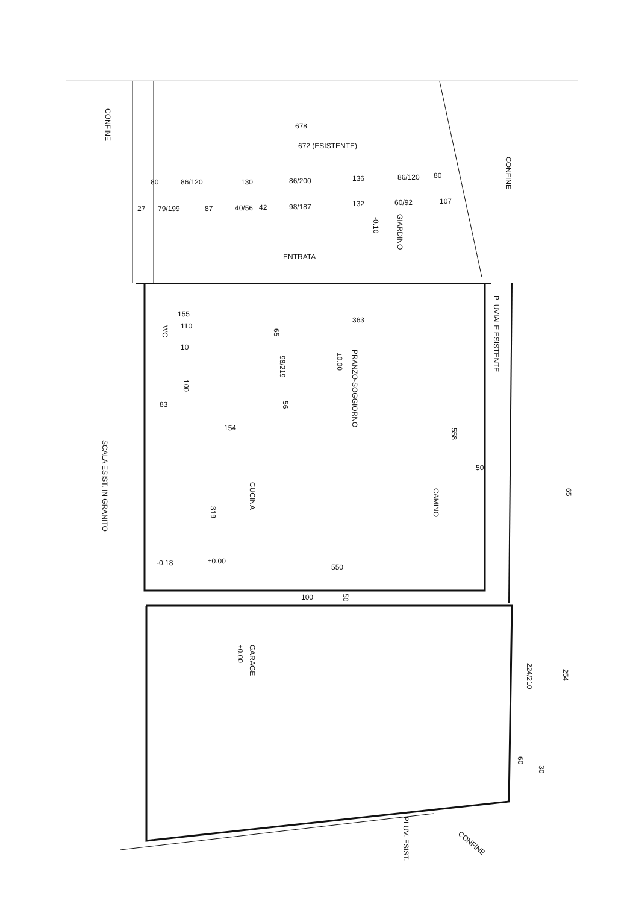CONFINE
678
672 (ESISTENTE)
80
86/120
130
86/200
136
86/120
80
CONFINE
27
79/199
87
40/56
42
98/187
132
60/92
107
GIARDINO
-0.10
ENTRATA
PLUVIALE ESISTENTE
155
110
10
WC
65
363
PRANZO-SOGGIORNO
±0.00
98/219
100
83
56
154
558
SCALA ESIST. IN GRANITO
50
CUCINA
CAMINO
65
319
-0.18
±0.00
550
100
50
GARAGE
±0.00
224/210
254
60
30
PLUV. ESIST.
CONFINE